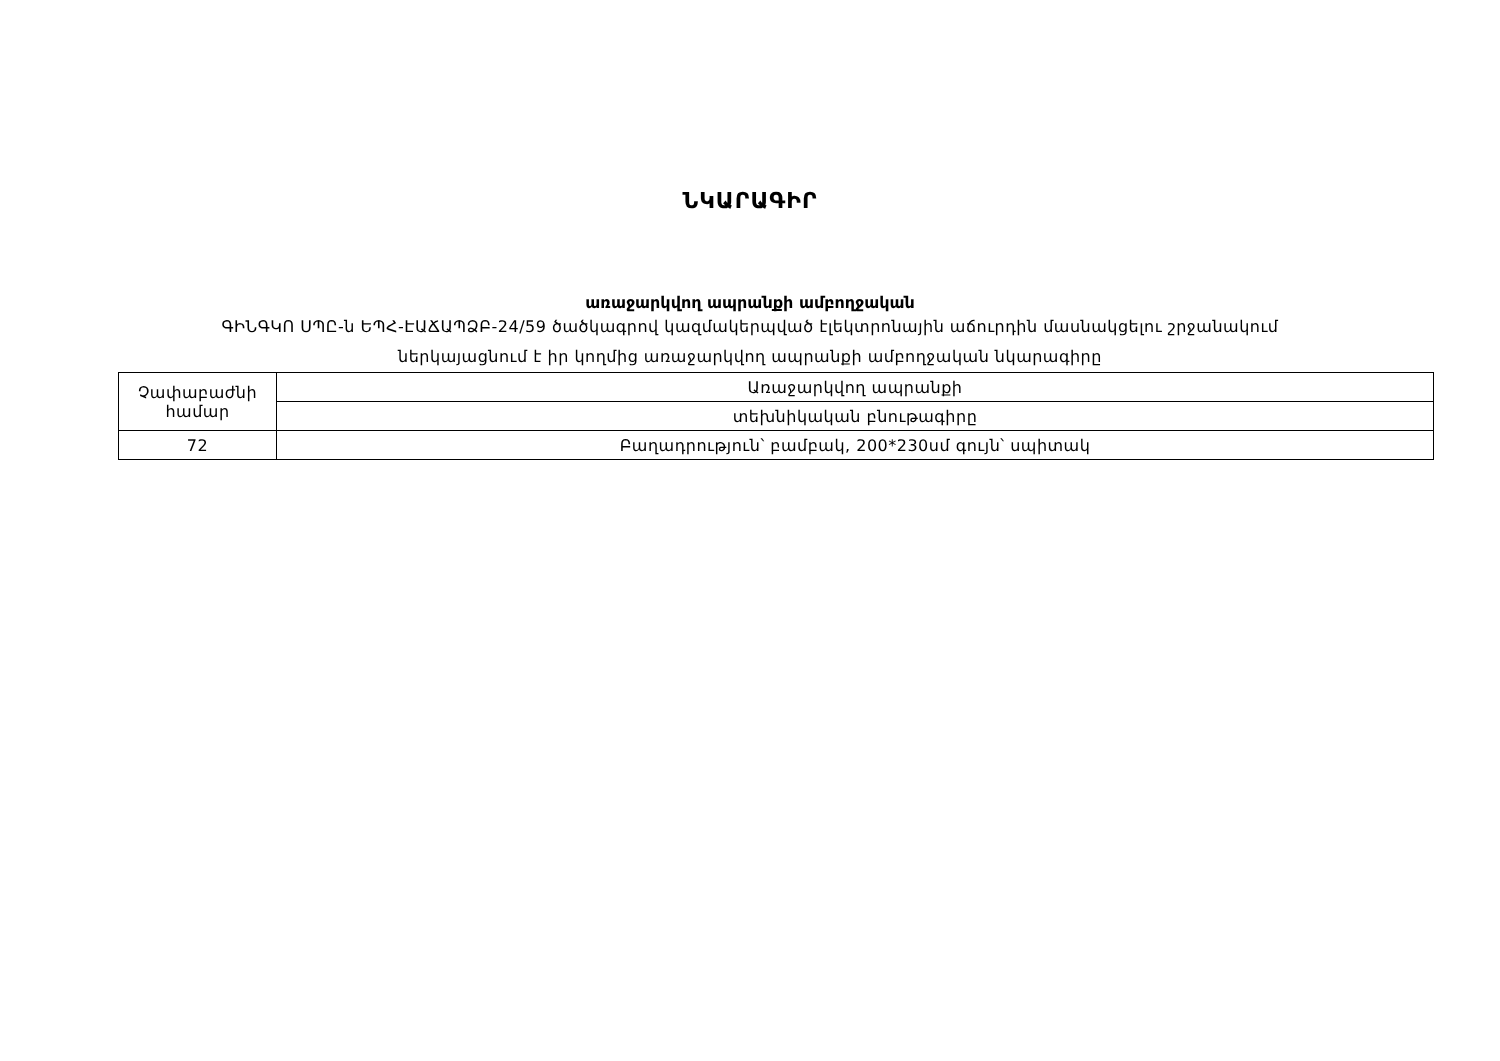ՆԿԱՐԱԳԻՐ
առաջարկվող ապրանքի ամբողջական
ԳԻՆԳԿՈ ՍՊԸ-ն ԵՊՀ-ԷԱՃԱՊՁԲ-24/59 ծածկագրով կազմակերպված էլեկտրոնային աճուրդին մասնակցելու շրջանակում
ներկայացնում է իր կողմից առաջարկվող ապրանքի ամբողջական նկարագիրը
| Չափաբաժնի համար | Առաջարկվող ապրանքի |
| | տեխնիկական բնութագիրը |
| 72 | Բաղադրություն՝ բամբակ, 200*230սմ գույն՝ սպիտակ |